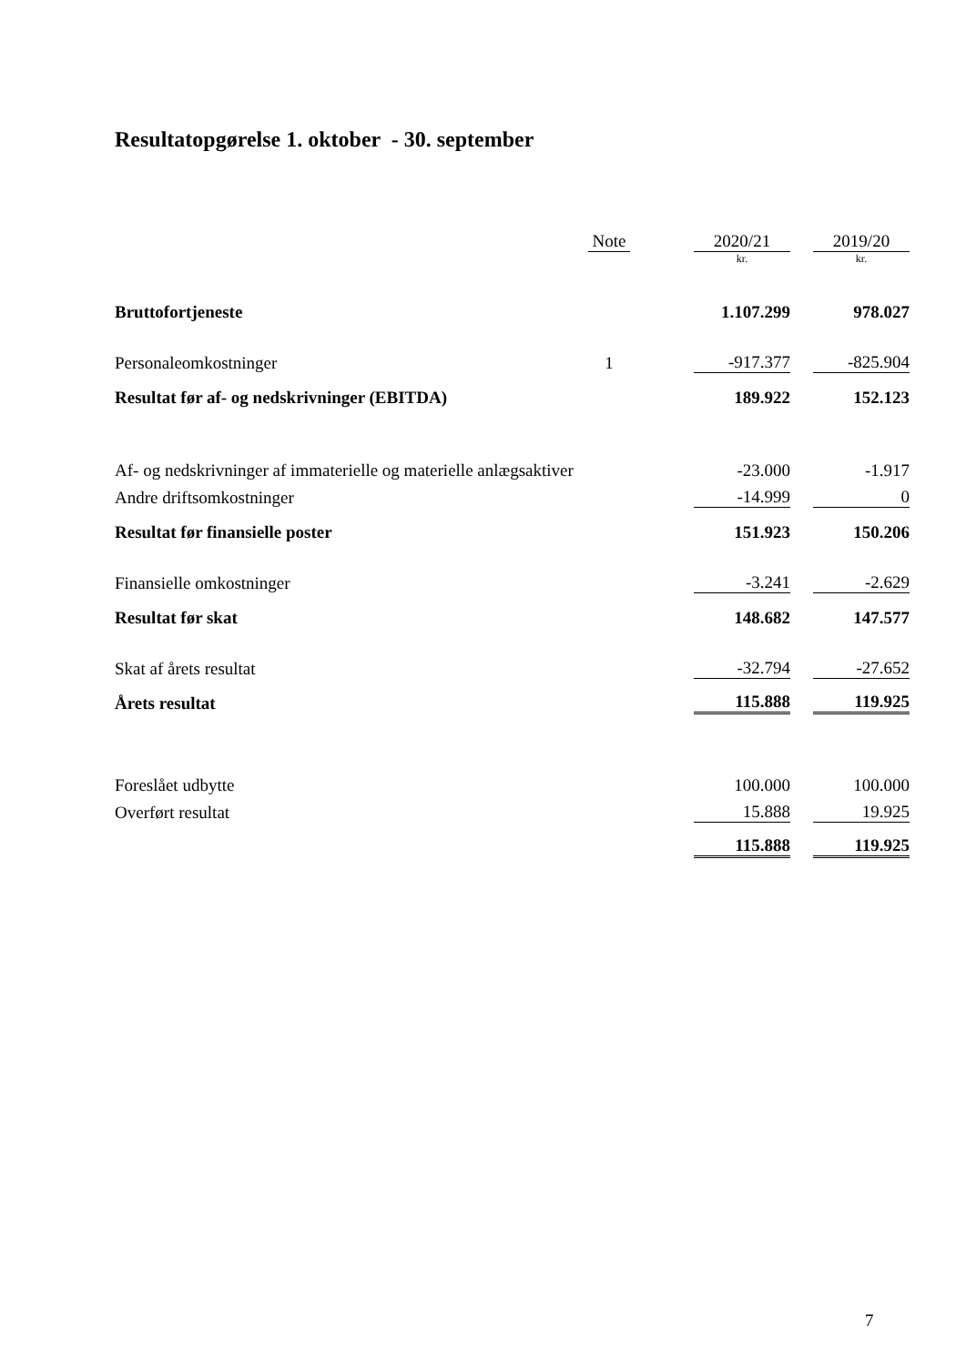Resultatopgørelse 1. oktober - 30. september
| | Note | | 2020/21 | | 2019/20 |
| --- | --- | --- | --- | --- | --- |
| | | | kr. | | kr. |
| Bruttofortjeneste | | | 1.107.299 | | 978.027 |
| Personaleomkostninger | 1 | | -917.377 | | -825.904 |
| Resultat før af- og nedskrivninger (EBITDA) | | | 189.922 | | 152.123 |
| Af- og nedskrivninger af immaterielle og materielle anlægsaktiver | | | -23.000 | | -1.917 |
| Andre driftsomkostninger | | | -14.999 | | 0 |
| Resultat før finansielle poster | | | 151.923 | | 150.206 |
| Finansielle omkostninger | | | -3.241 | | -2.629 |
| Resultat før skat | | | 148.682 | | 147.577 |
| Skat af årets resultat | | | -32.794 | | -27.652 |
| Årets resultat | | | 115.888 | | 119.925 |
| Foreslået udbytte | | | 100.000 | | 100.000 |
| Overført resultat | | | 15.888 | | 19.925 |
| | | | 115.888 | | 119.925 |
7